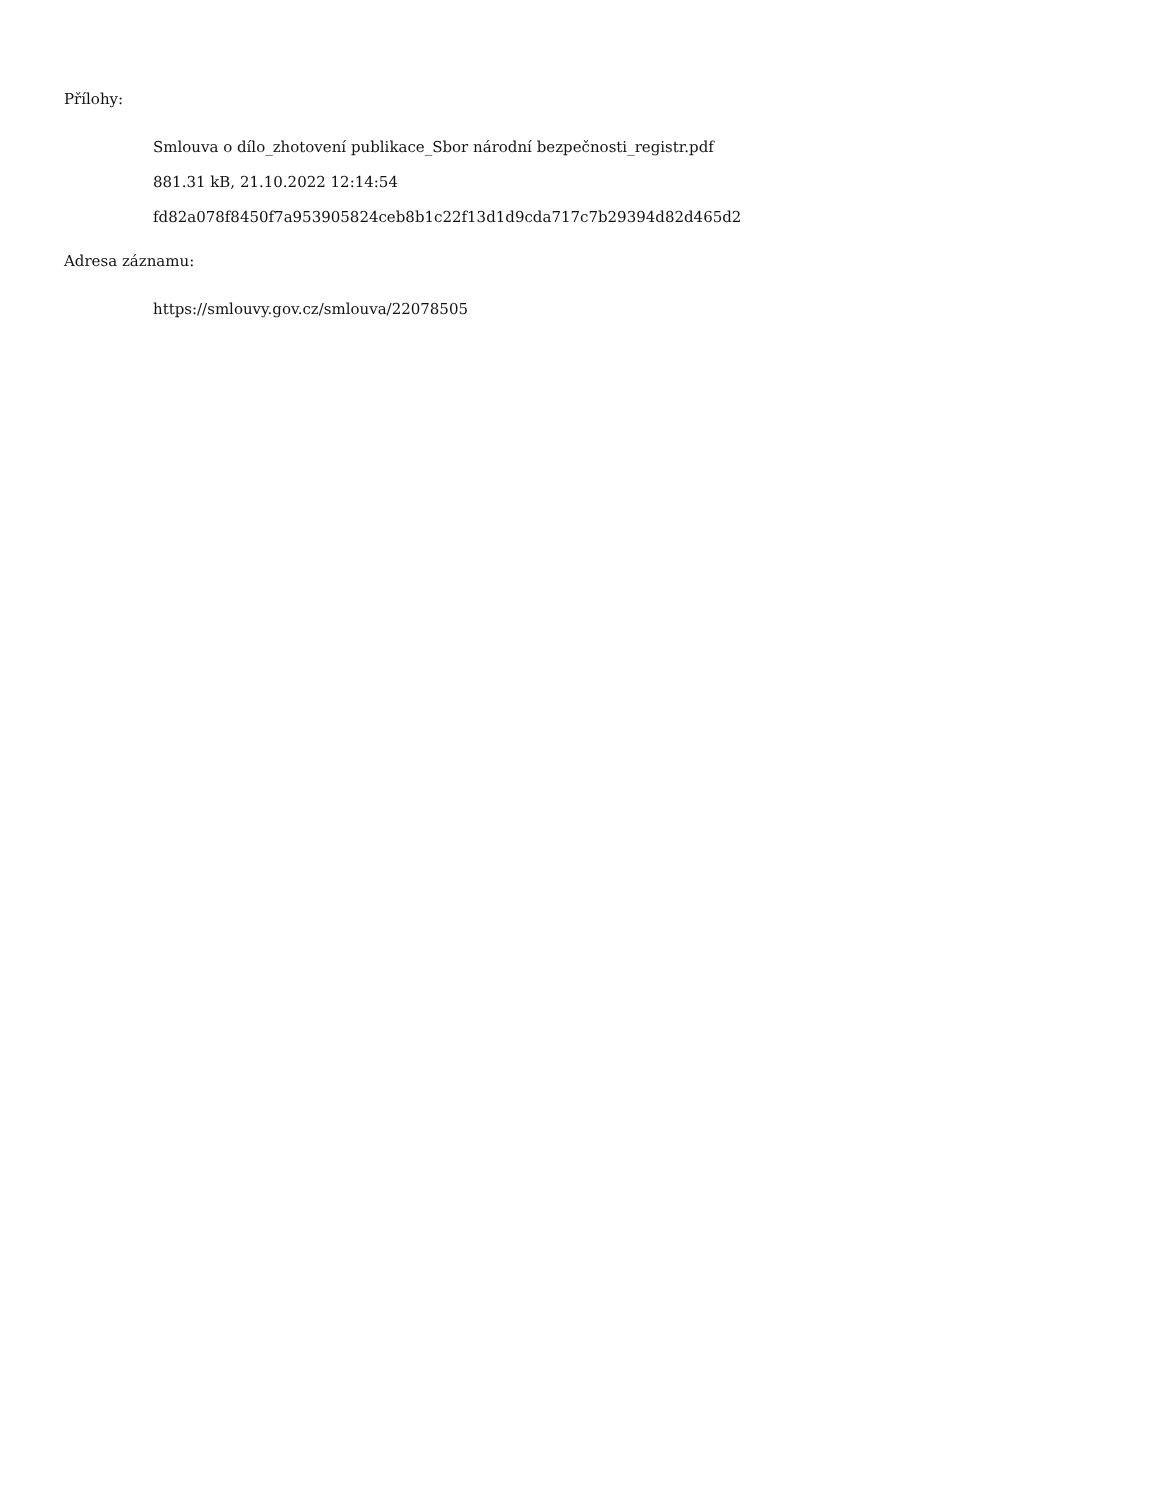Přílohy:
Smlouva o dílo_zhotovení publikace_Sbor národní bezpečnosti_registr.pdf
881.31 kB, 21.10.2022 12:14:54
fd82a078f8450f7a953905824ceb8b1c22f13d1d9cda717c7b29394d82d465d2
Adresa záznamu:
https://smlouvy.gov.cz/smlouva/22078505